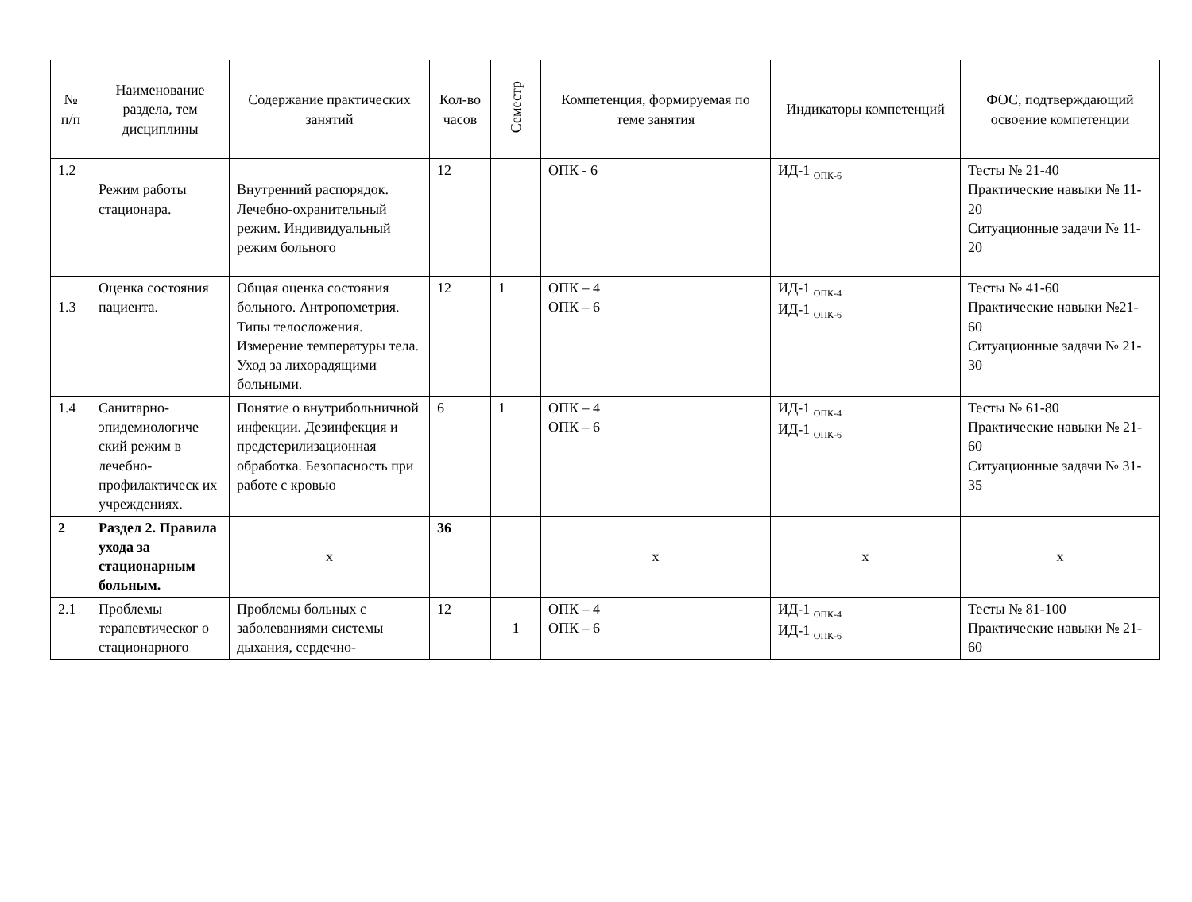| № п/п | Наименование раздела, тем дисциплины | Содержание практических занятий | Кол-во часов | Семестр | Компетенция, формируемая по теме занятия | Индикаторы компетенций | ФОС, подтверждающий освоение компетенции |
| --- | --- | --- | --- | --- | --- | --- | --- |
| 1.2 | Режим работы стационара. | Внутренний распорядок. Лечебно-охранительный режим. Индивидуальный режим больного | 12 | | ОПК - 6 | ИД-1 <sub>ОПК-6</sub> | Тесты № 21-40 Практические навыки № 11-20 Ситуационные задачи № 11-20 |
| 1.3 | Оценка состояния пациента. | Общая оценка состояния больного. Антропометрия. Типы телосложения. Измерение температуры тела. Уход за лихорадящими больными. | 12 | 1 | ОПК – 4 ОПК – 6 | ИД-1 <sub>ОПК-4</sub> ИД-1 <sub>ОПК-6</sub> | Тесты № 41-60 Практические навыки №21-60 Ситуационные задачи № 21-30 |
| 1.4 | Санитарно-эпидемиологиче ский режим в лечебно-профилактическ их учреждениях. | Понятие о внутрибольничной инфекции. Дезинфекция и предстерилизационная обработка. Безопасность при работе с кровью | 6 | 1 | ОПК – 4 ОПК – 6 | ИД-1 <sub>ОПК-4</sub> ИД-1 <sub>ОПК-6</sub> | Тесты № 61-80 Практические навыки № 21-60 Ситуационные задачи № 31-35 |
| 2 | Раздел 2. Правила ухода за стационарным больным. | х | 36 | | х | х | х |
| 2.1 | Проблемы терапевтическог о стационарного | Проблемы больных с заболеваниями системы дыхания, сердечно- | 12 | 1 | ОПК – 4 ОПК – 6 | ИД-1 <sub>ОПК-4</sub> ИД-1 <sub>ОПК-6</sub> | Тесты № 81-100 Практические навыки № 21-60 |